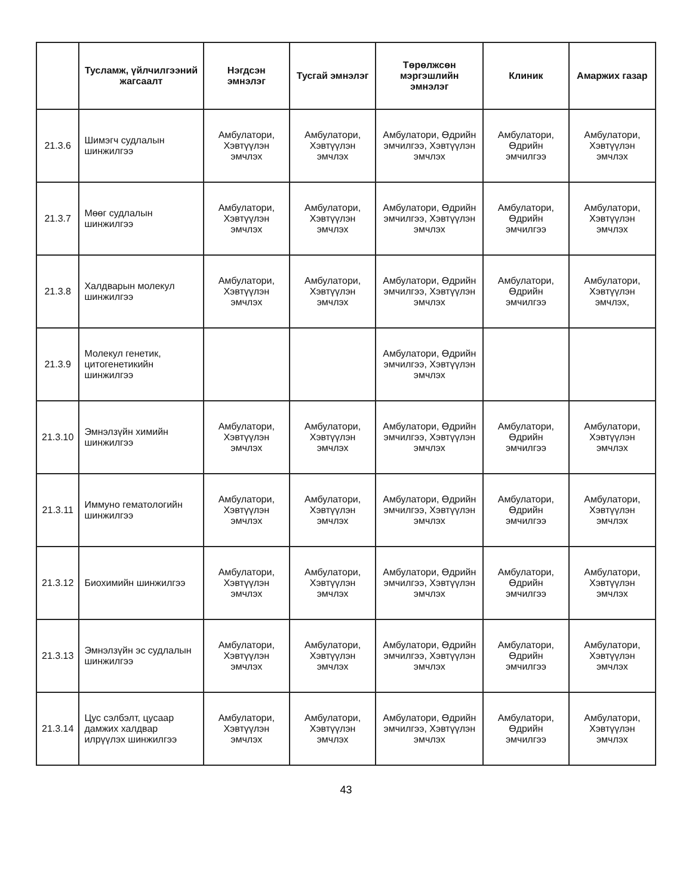| | Тусламж, үйлчилгээний жагсаалт | Нэгдсэн эмнэлэг | Тусгай эмнэлэг | Төрөлжсөн мэргэшлийн эмнэлэг | Клиник | Амаржих газар |
| --- | --- | --- | --- | --- | --- | --- |
| 21.3.6 | Шимэгч судлалын шинжилгээ | Амбулатори, Хэвтүүлэн эмчлэх | Амбулатори, Хэвтүүлэн эмчлэх | Амбулатори, Өдрийн эмчилгээ, Хэвтүүлэн эмчлэх | Амбулатори, Өдрийн эмчилгээ | Амбулатори, Хэвтүүлэн эмчлэх |
| 21.3.7 | Мөөг судлалын шинжилгээ | Амбулатори, Хэвтүүлэн эмчлэх | Амбулатори, Хэвтүүлэн эмчлэх | Амбулатори, Өдрийн эмчилгээ, Хэвтүүлэн эмчлэх | Амбулатори, Өдрийн эмчилгээ | Амбулатори, Хэвтүүлэн эмчлэх |
| 21.3.8 | Халдварын молекул шинжилгээ | Амбулатори, Хэвтүүлэн эмчлэх | Амбулатори, Хэвтүүлэн эмчлэх | Амбулатори, Өдрийн эмчилгээ, Хэвтүүлэн эмчлэх | Амбулатори, Өдрийн эмчилгээ | Амбулатори, Хэвтүүлэн эмчлэх, |
| 21.3.9 | Молекул генетик, цитогенетикийн шинжилгээ | | | Амбулатори, Өдрийн эмчилгээ, Хэвтүүлэн эмчлэх | | |
| 21.3.10 | Эмнэлзүйн химийн шинжилгээ | Амбулатори, Хэвтүүлэн эмчлэх | Амбулатори, Хэвтүүлэн эмчлэх | Амбулатори, Өдрийн эмчилгээ, Хэвтүүлэн эмчлэх | Амбулатори, Өдрийн эмчилгээ | Амбулатори, Хэвтүүлэн эмчлэх |
| 21.3.11 | Иммуно гематологийн шинжилгээ | Амбулатори, Хэвтүүлэн эмчлэх | Амбулатори, Хэвтүүлэн эмчлэх | Амбулатори, Өдрийн эмчилгээ, Хэвтүүлэн эмчлэх | Амбулатори, Өдрийн эмчилгээ | Амбулатори, Хэвтүүлэн эмчлэх |
| 21.3.12 | Биохимийн шинжилгээ | Амбулатори, Хэвтүүлэн эмчлэх | Амбулатори, Хэвтүүлэн эмчлэх | Амбулатори, Өдрийн эмчилгээ, Хэвтүүлэн эмчлэх | Амбулатори, Өдрийн эмчилгээ | Амбулатори, Хэвтүүлэн эмчлэх |
| 21.3.13 | Эмнэлзүйн эс судлалын шинжилгээ | Амбулатори, Хэвтүүлэн эмчлэх | Амбулатори, Хэвтүүлэн эмчлэх | Амбулатори, Өдрийн эмчилгээ, Хэвтүүлэн эмчлэх | Амбулатори, Өдрийн эмчилгээ | Амбулатори, Хэвтүүлэн эмчлэх |
| 21.3.14 | Цус сэлбэлт, цусаар дамжих халдвар илрүүлэх шинжилгээ | Амбулатори, Хэвтүүлэн эмчлэх | Амбулатори, Хэвтүүлэн эмчлэх | Амбулатори, Өдрийн эмчилгээ, Хэвтүүлэн эмчлэх | Амбулатори, Өдрийн эмчилгээ | Амбулатори, Хэвтүүлэн эмчлэх |
43